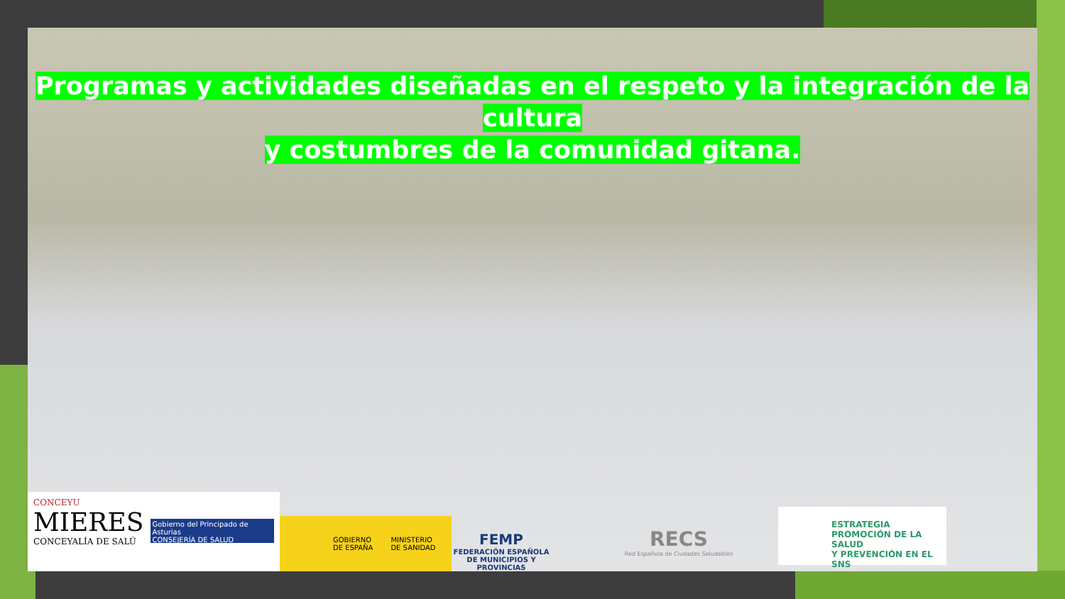Programas y actividades diseñadas en el respeto y la integración de la cultura
y costumbres de la comunidad gitana.
CONCEYU
MIERES
CONCEYALÍA DE SALÚ
Gobierno del Principado de Asturias
CONSEJERÍA DE SALUD
GOBIERNO
DE ESPAÑA
MINISTERIO
DE SANIDAD
FEMP
FEDERACIÓN ESPAÑOLA DE MUNICIPIOS Y PROVINCIAS
RECS
Red Española de Ciudades Saludables
ESTRATEGIA
PROMOCIÓN DE LA SALUD
Y PREVENCIÓN EN EL SNS